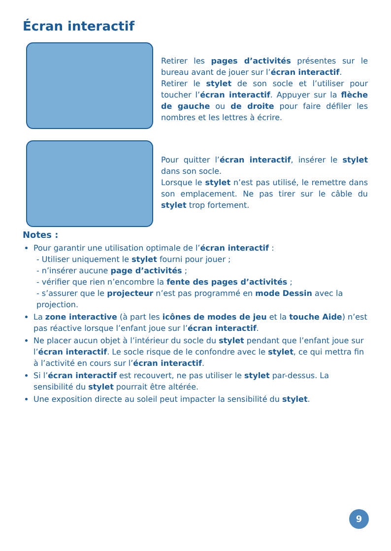Écran interactif
Retirer les pages d’activités présentes sur le bureau avant de jouer sur l’écran interactif.
Retirer le stylet de son socle et l’utiliser pour toucher l’écran interactif. Appuyer sur la flèche de gauche ou de droite pour faire défiler les nombres et les lettres à écrire.
Pour quitter l’écran interactif, insérer le stylet dans son socle.
Lorsque le stylet n’est pas utilisé, le remettre dans son emplacement. Ne pas tirer sur le câble du stylet trop fortement.
Notes :
Pour garantir une utilisation optimale de l’écran interactif :
- Utiliser uniquement le stylet fourni pour jouer ;
- n’insérer aucune page d’activités ;
- vérifier que rien n’encombre la fente des pages d’activités ;
- s’assurer que le projecteur n’est pas programmé en mode Dessin avec la projection.
La zone interactive (à part les icônes de modes de jeu et la touche Aide) n’est pas réactive lorsque l’enfant joue sur l’écran interactif.
Ne placer aucun objet à l’intérieur du socle du stylet pendant que l’enfant joue sur l’écran interactif. Le socle risque de le confondre avec le stylet, ce qui mettra fin à l’activité en cours sur l’écran interactif.
Si l’écran interactif est recouvert, ne pas utiliser le stylet par-dessus. La sensibilité du stylet pourrait être altérée.
Une exposition directe au soleil peut impacter la sensibilité du stylet.
9